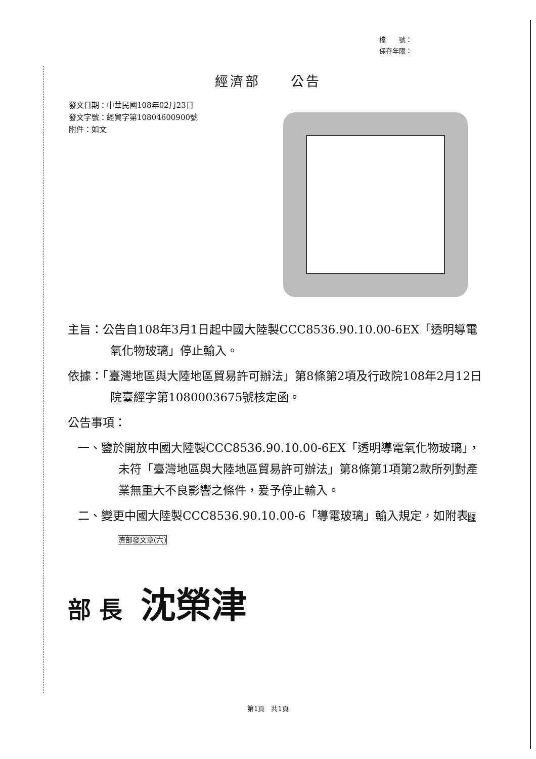檔　　號：
保存年限：
經濟部　　公告
發文日期：中華民國108年02月23日
發文字號：經貿字第10804600900號
附件：如文
主旨：公告自108年3月1日起中國大陸製CCC8536.90.10.00-6EX「透明導電氧化物玻璃」停止輸入。
依據：「臺灣地區與大陸地區貿易許可辦法」第8條第2項及行政院108年2月12日院臺經字第1080003675號核定函。
公告事項：
一、鑒於開放中國大陸製CCC8536.90.10.00-6EX「透明導電氧化物玻璃」，未符「臺灣地區與大陸地區貿易許可辦法」第8條第1項第2款所列對產業無重大不良影響之條件，爰予停止輸入。
二、變更中國大陸製CCC8536.90.10.00-6「導電玻璃」輸入規定，如附表經濟部發文章(六)
部 長 沈榮津
第1頁　共1頁